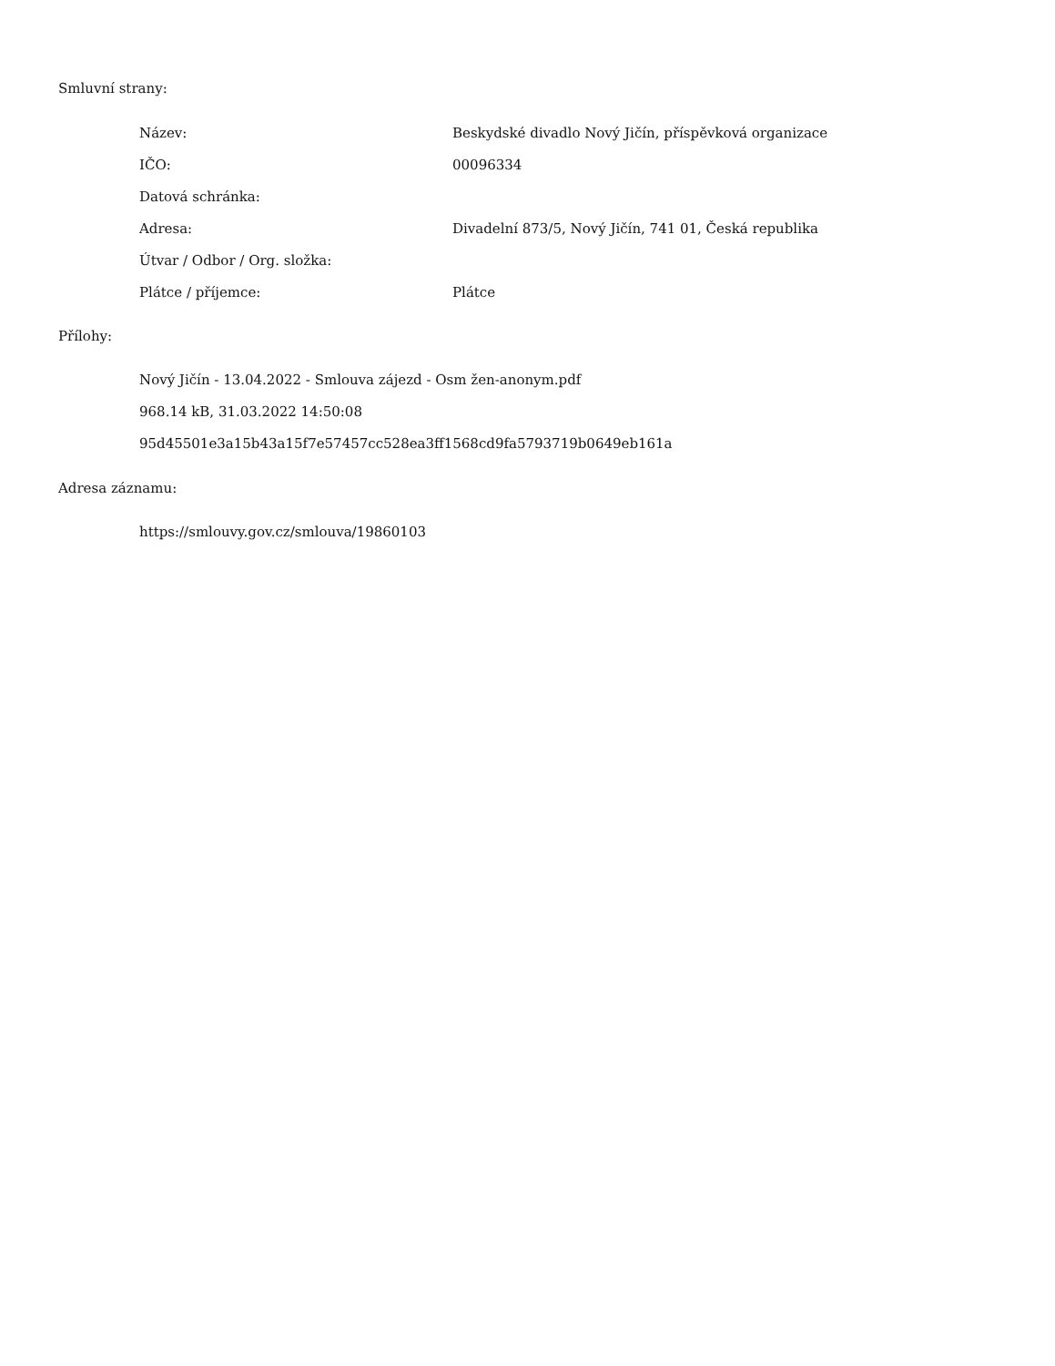Smluvní strany:
| Název: | Beskydské divadlo Nový Jičín, příspěvková organizace |
| IČO: | 00096334 |
| Datová schránka: | |
| Adresa: | Divadelní 873/5, Nový Jičín, 741 01, Česká republika |
| Útvar / Odbor / Org. složka: | |
| Plátce / příjemce: | Plátce |
Přílohy:
Nový Jičín - 13.04.2022 - Smlouva zájezd - Osm žen-anonym.pdf
968.14 kB, 31.03.2022 14:50:08
95d45501e3a15b43a15f7e57457cc528ea3ff1568cd9fa5793719b0649eb161a
Adresa záznamu:
https://smlouvy.gov.cz/smlouva/19860103